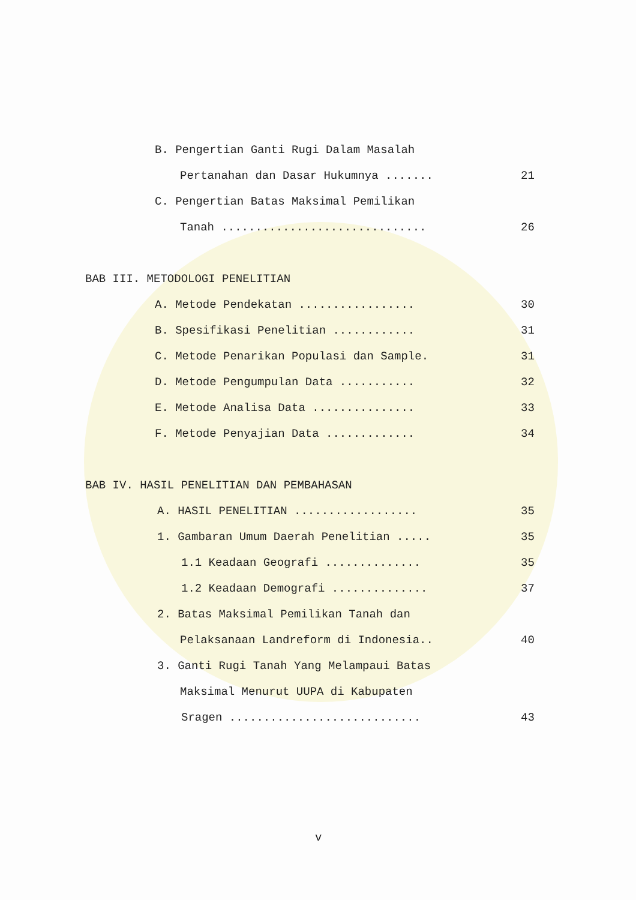B. Pengertian Ganti Rugi Dalam Masalah
Pertanahan dan Dasar Hukumnya ....... 21
C. Pengertian Batas Maksimal Pemilikan
Tanah .............................. 26
BAB III. METODOLOGI PENELITIAN
A. Metode Pendekatan ................. 30
B. Spesifikasi Penelitian ............ 31
C. Metode Penarikan Populasi dan Sample. 31
D. Metode Pengumpulan Data ........... 32
E. Metode Analisa Data ............... 33
F. Metode Penyajian Data ............. 34
BAB IV. HASIL PENELITIAN DAN PEMBAHASAN
A. HASIL PENELITIAN .................. 35
1. Gambaran Umum Daerah Penelitian ..... 35
1.1 Keadaan Geografi .............. 35
1.2 Keadaan Demografi .............. 37
2. Batas Maksimal Pemilikan Tanah dan
Pelaksanaan Landreform di Indonesia.. 40
3. Ganti Rugi Tanah Yang Melampaui Batas
Maksimal Menurut UUPA di Kabupaten
Sragen ............................ 43
v